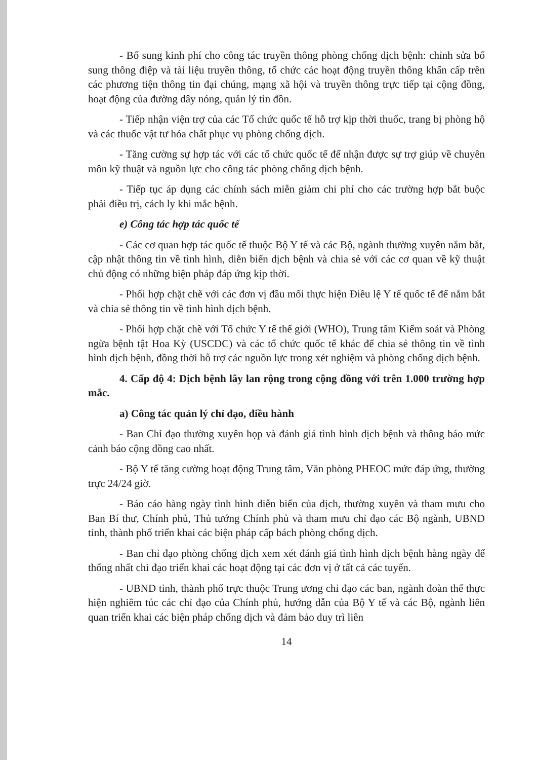- Bổ sung kinh phí cho công tác truyền thông phòng chống dịch bệnh: chỉnh sửa bổ sung thông điệp và tài liệu truyền thông, tổ chức các hoạt động truyền thông khẩn cấp trên các phương tiện thông tin đại chúng, mạng xã hội và truyền thông trực tiếp tại cộng đồng, hoạt động của đường dây nóng, quản lý tin đồn.
- Tiếp nhận viện trợ của các Tổ chức quốc tế hỗ trợ kịp thời thuốc, trang bị phòng hộ và các thuốc vật tư hóa chất phục vụ phòng chống dịch.
- Tăng cường sự hợp tác với các tổ chức quốc tế để nhận được sự trợ giúp về chuyên môn kỹ thuật và nguồn lực cho công tác phòng chống dịch bệnh.
- Tiếp tục áp dụng các chính sách miễn giảm chi phí cho các trường hợp bắt buộc phải điều trị, cách ly khi mắc bệnh.
e) Công tác hợp tác quốc tế
- Các cơ quan hợp tác quốc tế thuộc Bộ Y tế và các Bộ, ngành thường xuyên nắm bắt, cập nhật thông tin về tình hình, diễn biến dịch bệnh và chia sẻ với các cơ quan về kỹ thuật chủ động có những biện pháp đáp ứng kịp thời.
- Phối hợp chặt chẽ với các đơn vị đầu mối thực hiện Điều lệ Y tế quốc tế để nắm bắt và chia sẻ thông tin về tình hình dịch bệnh.
- Phối hợp chặt chẽ với Tổ chức Y tế thế giới (WHO), Trung tâm Kiểm soát và Phòng ngừa bệnh tật Hoa Kỳ (USCDC) và các tổ chức quốc tế khác để chia sẻ thông tin về tình hình dịch bệnh, đồng thời hỗ trợ các nguồn lực trong xét nghiệm và phòng chống dịch bệnh.
4. Cấp độ 4: Dịch bệnh lây lan rộng trong cộng đồng với trên 1.000 trường hợp mắc.
a) Công tác quản lý chỉ đạo, điều hành
- Ban Chỉ đạo thường xuyên họp và đánh giá tình hình dịch bệnh và thông báo mức cảnh báo cộng đồng cao nhất.
- Bộ Y tế tăng cường hoạt động Trung tâm, Văn phòng PHEOC mức đáp ứng, thường trực 24/24 giờ.
- Báo cáo hàng ngày tình hình diễn biến của dịch, thường xuyên và tham mưu cho Ban Bí thư, Chính phủ, Thủ tướng Chính phủ và tham mưu chỉ đạo các Bộ ngành, UBND tỉnh, thành phố triển khai các biện pháp cấp bách phòng chống dịch.
- Ban chỉ đạo phòng chống dịch xem xét đánh giá tình hình dịch bệnh hàng ngày để thống nhất chỉ đạo triển khai các hoạt động tại các đơn vị ở tất cả các tuyến.
- UBND tỉnh, thành phố trực thuộc Trung ương chỉ đạo các ban, ngành đoàn thể thực hiện nghiêm túc các chỉ đạo của Chính phủ, hướng dẫn của Bộ Y tế và các Bộ, ngành liên quan triển khai các biện pháp chống dịch và đảm bảo duy trì liên
14